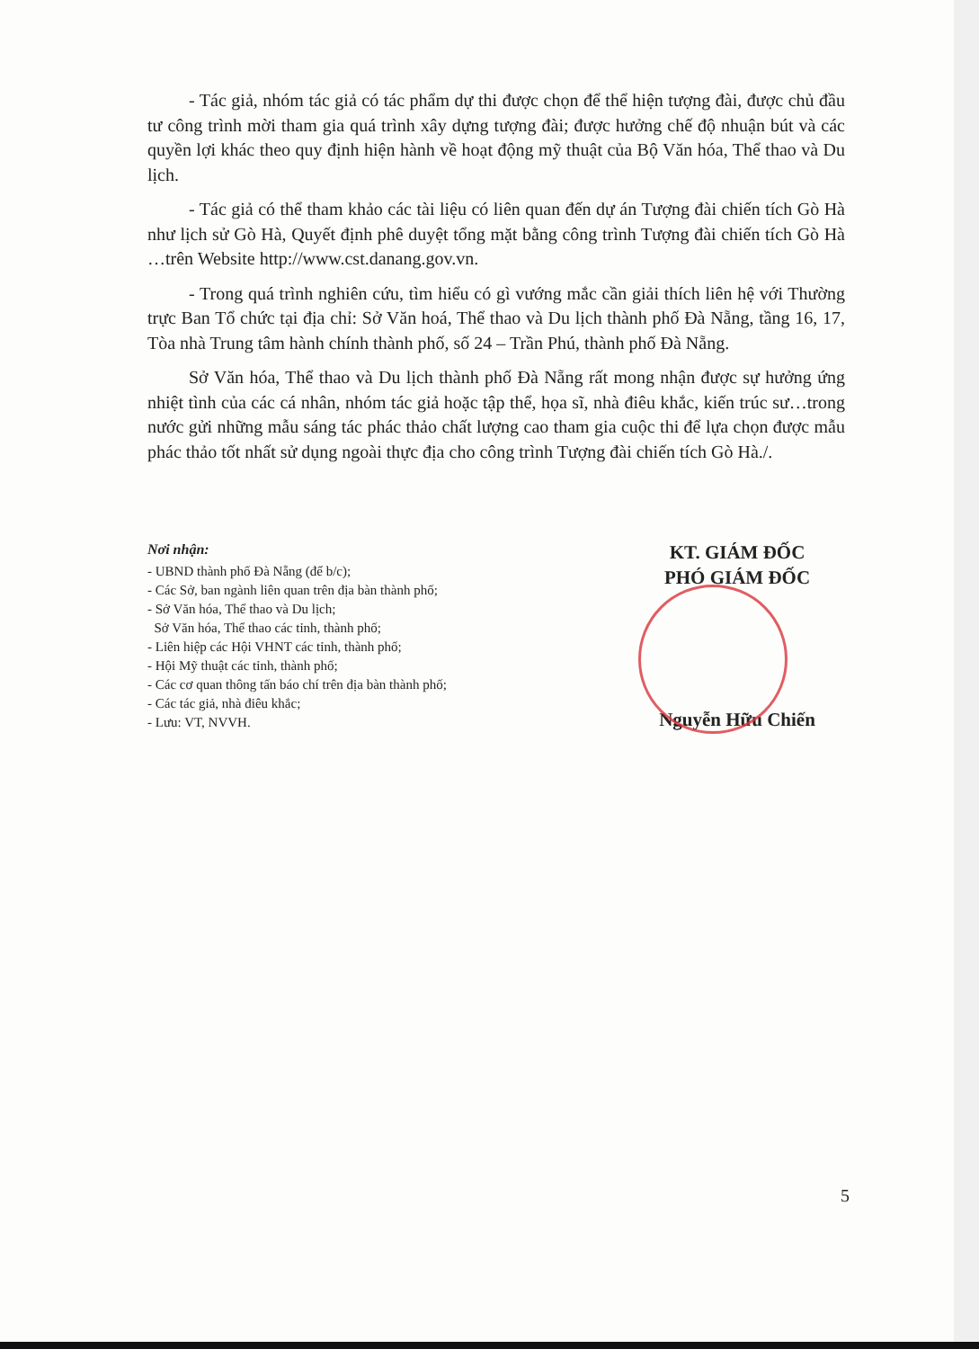- Tác giả, nhóm tác giả có tác phẩm dự thi được chọn để thể hiện tượng đài, được chủ đầu tư công trình mời tham gia quá trình xây dựng tượng đài; được hưởng chế độ nhuận bút và các quyền lợi khác theo quy định hiện hành về hoạt động mỹ thuật của Bộ Văn hóa, Thể thao và Du lịch.
- Tác giả có thể tham khảo các tài liệu có liên quan đến dự án Tượng đài chiến tích Gò Hà như lịch sử Gò Hà, Quyết định phê duyệt tổng mặt bằng công trình Tượng đài chiến tích Gò Hà …trên Website http://www.cst.danang.gov.vn.
- Trong quá trình nghiên cứu, tìm hiểu có gì vướng mắc cần giải thích liên hệ với Thường trực Ban Tổ chức tại địa chỉ: Sở Văn hoá, Thể thao và Du lịch thành phố Đà Nẵng, tầng 16, 17, Tòa nhà Trung tâm hành chính thành phố, số 24 – Trần Phú, thành phố Đà Nẵng.
Sở Văn hóa, Thể thao và Du lịch thành phố Đà Nẵng rất mong nhận được sự hưởng ứng nhiệt tình của các cá nhân, nhóm tác giả hoặc tập thể, họa sĩ, nhà điêu khắc, kiến trúc sư…trong nước gửi những mẫu sáng tác phác thảo chất lượng cao tham gia cuộc thi để lựa chọn được mẫu phác thảo tốt nhất sử dụng ngoài thực địa cho công trình Tượng đài chiến tích Gò Hà./.
Nơi nhận:
- UBND thành phố Đà Nẵng (để b/c);
- Các Sở, ban ngành liên quan trên địa bàn thành phố;
- Sở Văn hóa, Thể thao và Du lịch;
Sở Văn hóa, Thể thao các tỉnh, thành phố;
- Liên hiệp các Hội VHNT các tỉnh, thành phố;
- Hội Mỹ thuật các tỉnh, thành phố;
- Các cơ quan thông tấn báo chí trên địa bàn thành phố;
- Các tác giả, nhà điêu khắc;
- Lưu: VT, NVVH.
KT. GIÁM ĐỐC
PHÓ GIÁM ĐỐC
Nguyễn Hữu Chiến
5